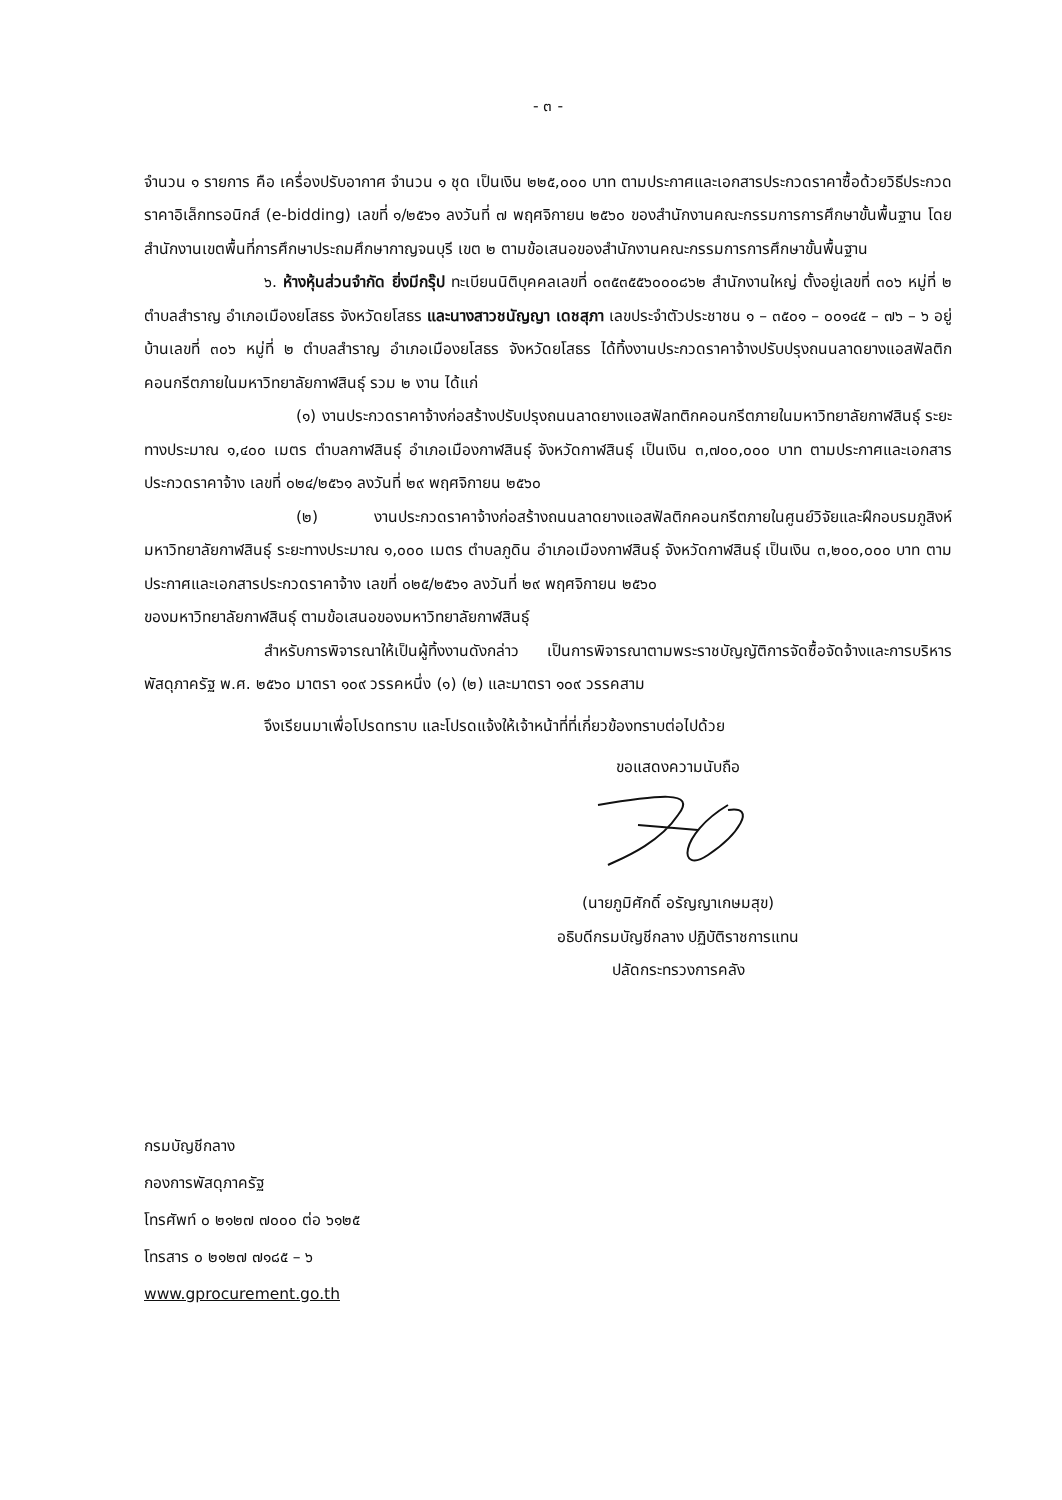- ๓ -
จำนวน ๑ รายการ คือ เครื่องปรับอากาศ จำนวน ๑ ชุด เป็นเงิน ๒๒๕,๐๐๐ บาท ตามประกาศและเอกสารประกวดราคาซื้อด้วยวิธีประกวดราคาอิเล็กทรอนิกส์ (e-bidding) เลขที่ ๑/๒๕๖๑ ลงวันที่ ๗ พฤศจิกายน ๒๕๖๐ ของสำนักงานคณะกรรมการการศึกษาขั้นพื้นฐาน โดยสำนักงานเขตพื้นที่การศึกษาประถมศึกษากาญจนบุรี เขต ๒ ตามข้อเสนอของสำนักงานคณะกรรมการการศึกษาขั้นพื้นฐาน
๖. ห้างหุ้นส่วนจำกัด ยิ่งมีกรุ๊ป ทะเบียนนิติบุคคลเลขที่ ๐๓๕๓๕๕๖๐๐๐๘๖๒ สำนักงานใหญ่ ตั้งอยู่เลขที่ ๓๐๖ หมู่ที่ ๒ ตำบลสำราญ อำเภอเมืองยโสธร จังหวัดยโสธร และนางสาวชนัญญา เดชสุภา เลขประจำตัวประชาชน ๑ – ๓๕๐๑ – ๐๐๑๔๕ – ๗๖ – ๖ อยู่บ้านเลขที่ ๓๐๖ หมู่ที่ ๒ ตำบลสำราญ อำเภอเมืองยโสธร จังหวัดยโสธร ได้ทิ้งงานประกวดราคาจ้างปรับปรุงถนนลาดยางแอสฟัลติกคอนกรีตภายในมหาวิทยาลัยกาฬสินธุ์ รวม ๒ งาน ได้แก่
(๑) งานประกวดราคาจ้างก่อสร้างปรับปรุงถนนลาดยางแอสฟัลทติกคอนกรีตภายในมหาวิทยาลัยกาฬสินธุ์ ระยะทางประมาณ ๑,๔๐๐ เมตร ตำบลกาฬสินธุ์ อำเภอเมืองกาฬสินธุ์ จังหวัดกาฬสินธุ์ เป็นเงิน ๓,๗๐๐,๐๐๐ บาท ตามประกาศและเอกสารประกวดราคาจ้าง เลขที่ ๐๒๔/๒๕๖๑ ลงวันที่ ๒๙ พฤศจิกายน ๒๕๖๐
(๒) งานประกวดราคาจ้างก่อสร้างถนนลาดยางแอสฟัลติกคอนกรีตภายในศูนย์วิจัยและฝึกอบรมภูสิงห์ มหาวิทยาลัยกาฬสินธุ์ ระยะทางประมาณ ๑,๐๐๐ เมตร ตำบลภูดิน อำเภอเมืองกาฬสินธุ์ จังหวัดกาฬสินธุ์ เป็นเงิน ๓,๒๐๐,๐๐๐ บาท ตามประกาศและเอกสารประกวดราคาจ้าง เลขที่ ๐๒๕/๒๕๖๑ ลงวันที่ ๒๙ พฤศจิกายน ๒๕๖๐
ของมหาวิทยาลัยกาฬสินธุ์ ตามข้อเสนอของมหาวิทยาลัยกาฬสินธุ์
สำหรับการพิจารณาให้เป็นผู้ทิ้งงานดังกล่าว เป็นการพิจารณาตามพระราชบัญญัติการจัดซื้อจัดจ้างและการบริหารพัสดุภาครัฐ พ.ศ. ๒๕๖๐ มาตรา ๑๐๙ วรรคหนึ่ง (๑) (๒) และมาตรา ๑๐๙ วรรคสาม
จึงเรียนมาเพื่อโปรดทราบ และโปรดแจ้งให้เจ้าหน้าที่ที่เกี่ยวข้องทราบต่อไปด้วย
ขอแสดงความนับถือ
(นายภูมิศักดิ์ อรัญญาเกษมสุข)
อธิบดีกรมบัญชีกลาง ปฏิบัติราชการแทน
ปลัดกระทรวงการคลัง
กรมบัญชีกลาง
กองการพัสดุภาครัฐ
โทรศัพท์ ๐ ๒๑๒๗ ๗๐๐๐ ต่อ ๖๑๒๕
โทรสาร ๐ ๒๑๒๗ ๗๑๘๕ – ๖
www.gprocurement.go.th